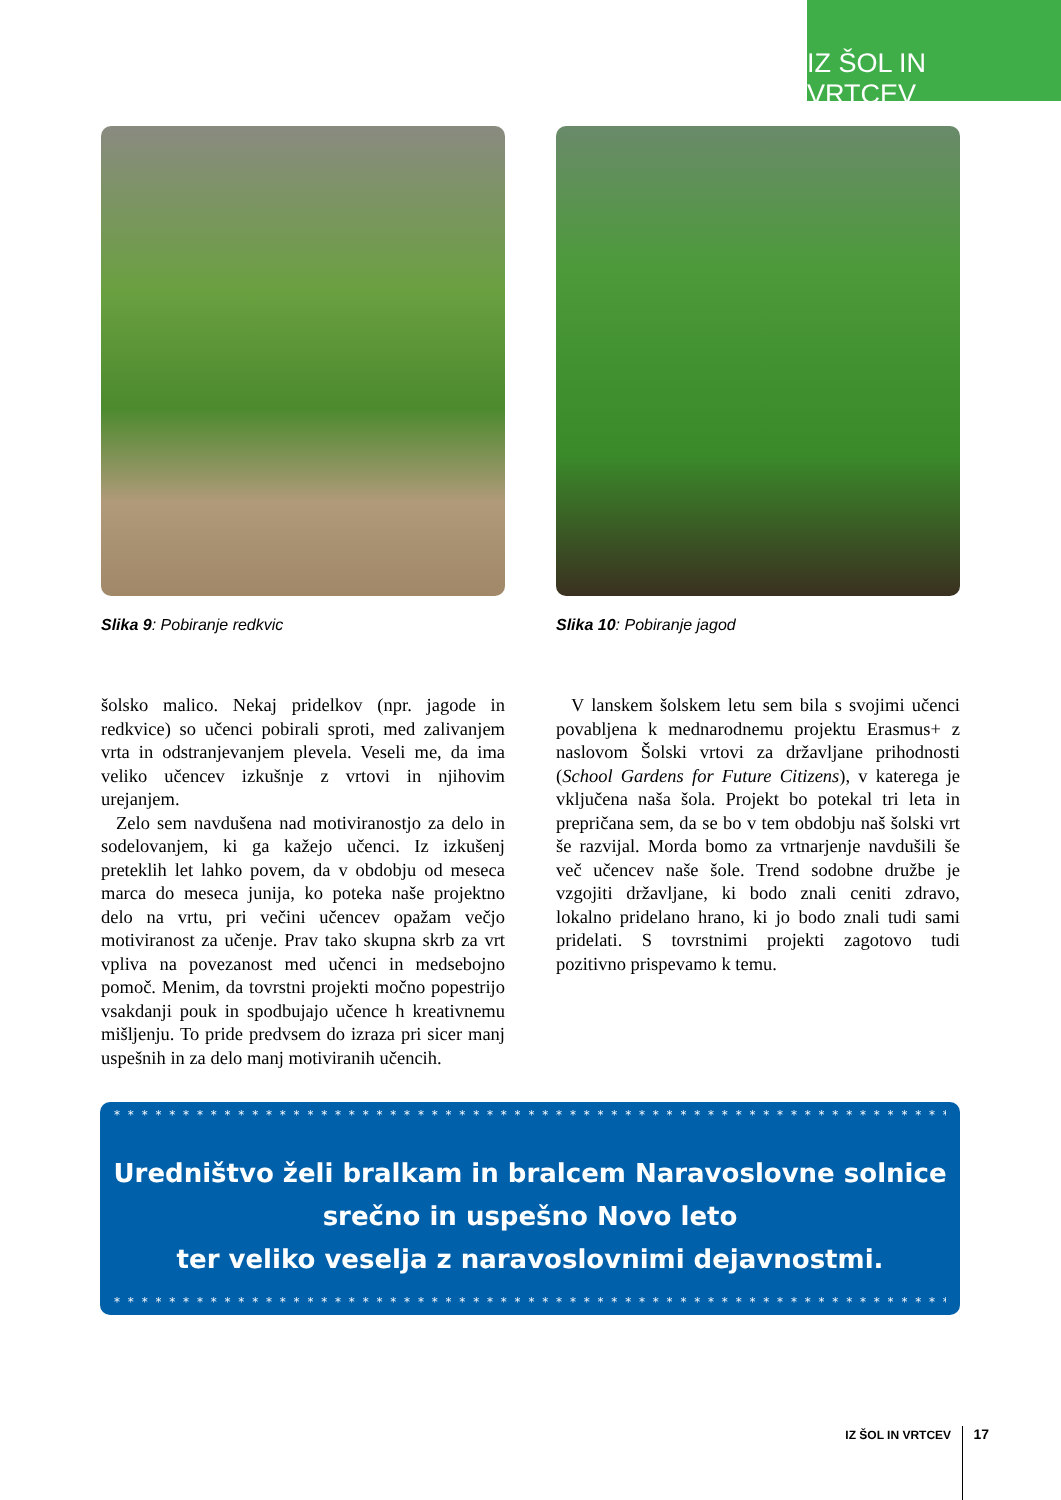IZ ŠOL IN VRTCEV
Slika 9: Pobiranje redkvic Slika 10: Pobiranje jagod
šolsko malico. Nekaj pridelkov (npr. jagode in redkvice) so učenci pobirali sproti, med zalivanjem vrta in odstranjevanjem plevela. Veseli me, da ima veliko učencev izkušnje z vrtovi in njihovim urejanjem.
Zelo sem navdušena nad motiviranostjo za delo in sodelovanjem, ki ga kažejo učenci. Iz izkušenj preteklih let lahko povem, da v obdobju od meseca marca do meseca junija, ko poteka naše projektno delo na vrtu, pri večini učencev opažam večjo motiviranost za učenje. Prav tako skupna skrb za vrt vpliva na povezanost med učenci in medsebojno pomoč. Menim, da tovrstni projekti močno popestrijo vsakdanji pouk in spodbujajo učence h kreativnemu mišljenju. To pride predvsem do izraza pri sicer manj uspešnih in za delo manj motiviranih učencih.
V lanskem šolskem letu sem bila s svojimi učenci povabljena k mednarodnemu projektu Erasmus+ z naslovom Šolski vrtovi za državljane prihodnosti (School Gardens for Future Citizens), v katerega je vključena naša šola. Projekt bo potekal tri leta in prepričana sem, da se bo v tem obdobju naš šolski vrt še razvijal. Morda bomo za vrtnarjenje navdušili še več učencev naše šole. Trend sodobne družbe je vzgojiti državljane, ki bodo znali ceniti zdravo, lokalno pridelano hrano, ki jo bodo znali tudi sami pridelati. S tovrstnimi projekti zagotovo tudi pozitivno prispevamo k temu.
* * * * * * * * * * * * * * * * * * * * * * * * * * * * * * * * * * * * * * * * * * * * * * * * * * * * * * * * * * * * * * *
Uredništvo želi bralkam in bralcem Naravoslovne solnice
srečno in uspešno Novo leto
ter veliko veselja z naravoslovnimi dejavnostmi.
* * * * * * * * * * * * * * * * * * * * * * * * * * * * * * * * * * * * * * * * * * * * * * * * * * * * * * * * * * * * * * *
IZ ŠOL IN VRTCEV 17